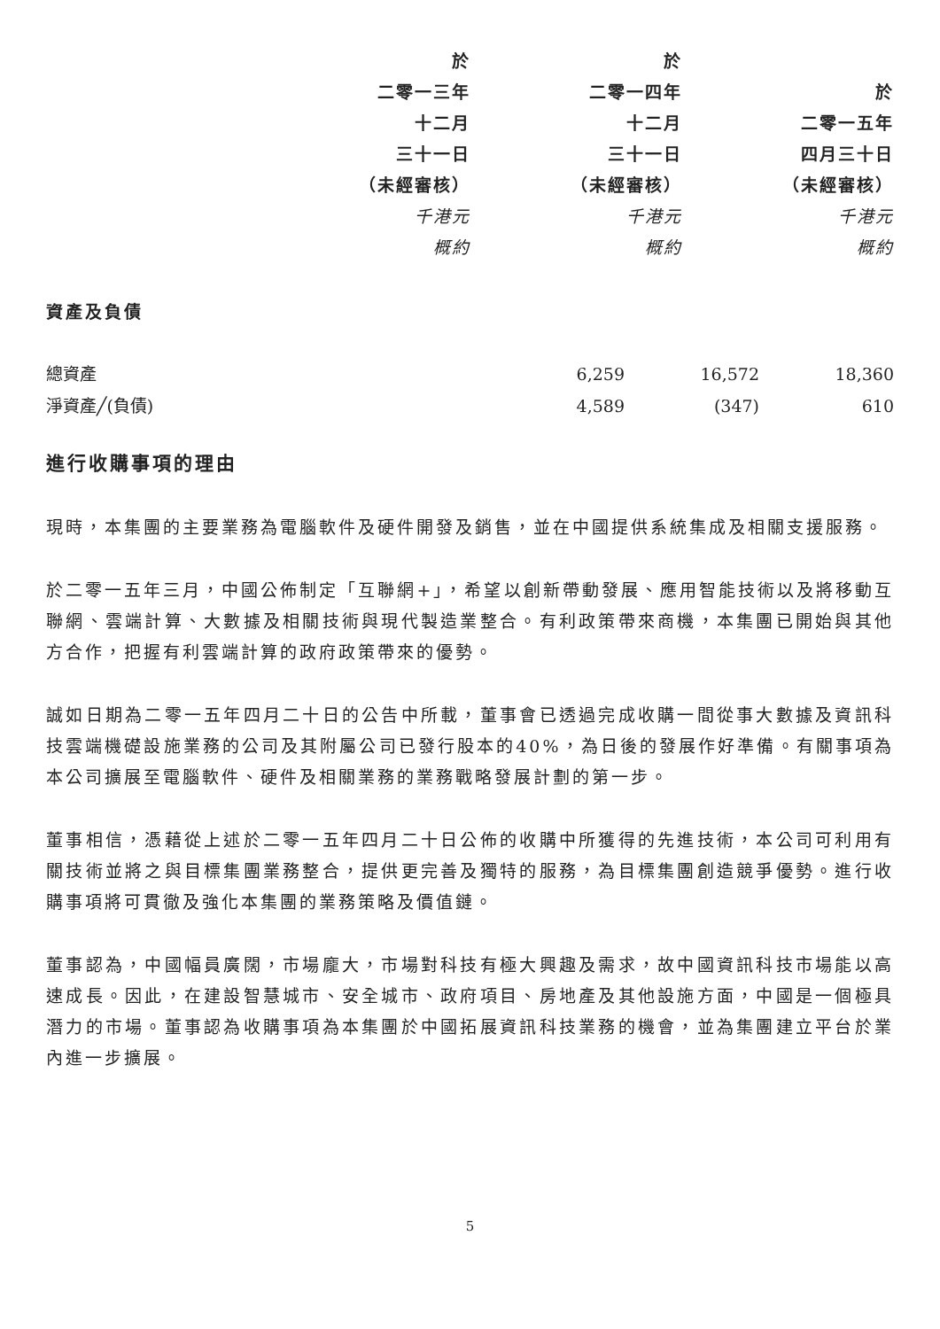| | 於 | 於 | |
| --- | --- | --- | --- |
| | 二零一三年 | 二零一四年 | 於 |
| | 十二月 | 十二月 | 二零一五年 |
| | 三十一日 | 三十一日 | 四月三十日 |
| | （未經審核） | （未經審核） | （未經審核） |
| | 千港元 | 千港元 | 千港元 |
| | 概約 | 概約 | 概約 |
資產及負債
| 總資產 | 6,259 | 16,572 | 18,360 |
| 淨資產╱(負債) | 4,589 | (347) | 610 |
進行收購事項的理由
現時，本集團的主要業務為電腦軟件及硬件開發及銷售，並在中國提供系統集成及相關支援服務。
於二零一五年三月，中國公佈制定「互聯網+」，希望以創新帶動發展、應用智能技術以及將移動互聯網、雲端計算、大數據及相關技術與現代製造業整合。有利政策帶來商機，本集團已開始與其他方合作，把握有利雲端計算的政府政策帶來的優勢。
誠如日期為二零一五年四月二十日的公告中所載，董事會已透過完成收購一間從事大數據及資訊科技雲端機礎設施業務的公司及其附屬公司已發行股本的40%，為日後的發展作好準備。有關事項為本公司擴展至電腦軟件、硬件及相關業務的業務戰略發展計劃的第一步。
董事相信，憑藉從上述於二零一五年四月二十日公佈的收購中所獲得的先進技術，本公司可利用有關技術並將之與目標集團業務整合，提供更完善及獨特的服務，為目標集團創造競爭優勢。進行收購事項將可貫徹及強化本集團的業務策略及價值鏈。
董事認為，中國幅員廣闊，市場龐大，市場對科技有極大興趣及需求，故中國資訊科技市場能以高速成長。因此，在建設智慧城市、安全城市、政府項目、房地產及其他設施方面，中國是一個極具潛力的市場。董事認為收購事項為本集團於中國拓展資訊科技業務的機會，並為集團建立平台於業內進一步擴展。
5